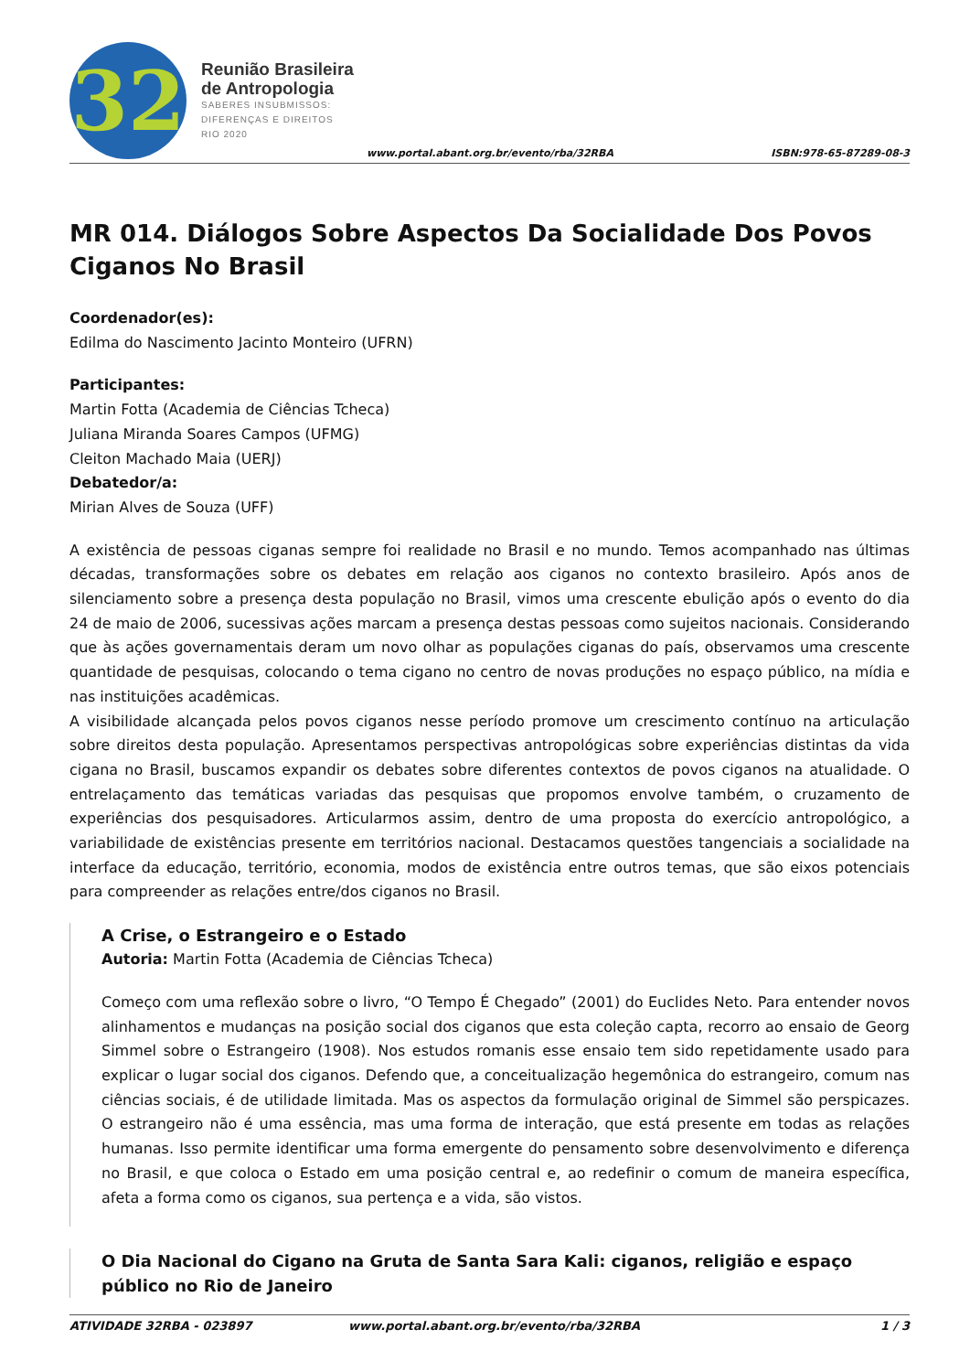32
Reunião Brasileira
de Antropologia
SABERES INSUBMISSOS:
DIFERENÇAS E DIREITOS
RIO 2020
www.portal.abant.org.br/evento/rba/32RBA
ISBN:978-65-87289-08-3
MR 014. Diálogos Sobre Aspectos Da Socialidade Dos Povos Ciganos No Brasil
Coordenador(es):
Edilma do Nascimento Jacinto Monteiro (UFRN)
Participantes:
Martin Fotta (Academia de Ciências Tcheca)
Juliana Miranda Soares Campos (UFMG)
Cleiton Machado Maia (UERJ)
Debatedor/a:
Mirian Alves de Souza (UFF)
A existência de pessoas ciganas sempre foi realidade no Brasil e no mundo. Temos acompanhado nas últimas décadas, transformações sobre os debates em relação aos ciganos no contexto brasileiro. Após anos de silenciamento sobre a presença desta população no Brasil, vimos uma crescente ebulição após o evento do dia 24 de maio de 2006, sucessivas ações marcam a presença destas pessoas como sujeitos nacionais. Considerando que às ações governamentais deram um novo olhar as populações ciganas do país, observamos uma crescente quantidade de pesquisas, colocando o tema cigano no centro de novas produções no espaço público, na mídia e nas instituições acadêmicas.
A visibilidade alcançada pelos povos ciganos nesse período promove um crescimento contínuo na articulação sobre direitos desta população. Apresentamos perspectivas antropológicas sobre experiências distintas da vida cigana no Brasil, buscamos expandir os debates sobre diferentes contextos de povos ciganos na atualidade. O entrelaçamento das temáticas variadas das pesquisas que propomos envolve também, o cruzamento de experiências dos pesquisadores. Articularmos assim, dentro de uma proposta do exercício antropológico, a variabilidade de existências presente em territórios nacional. Destacamos questões tangenciais a socialidade na interface da educação, território, economia, modos de existência entre outros temas, que são eixos potenciais para compreender as relações entre/dos ciganos no Brasil.
A Crise, o Estrangeiro e o Estado
Autoria: Martin Fotta (Academia de Ciências Tcheca)
Começo com uma reflexão sobre o livro, “O Tempo É Chegado” (2001) do Euclides Neto. Para entender novos alinhamentos e mudanças na posição social dos ciganos que esta coleção capta, recorro ao ensaio de Georg Simmel sobre o Estrangeiro (1908). Nos estudos romanis esse ensaio tem sido repetidamente usado para explicar o lugar social dos ciganos. Defendo que, a conceitualização hegemônica do estrangeiro, comum nas ciências sociais, é de utilidade limitada. Mas os aspectos da formulação original de Simmel são perspicazes. O estrangeiro não é uma essência, mas uma forma de interação, que está presente em todas as relações humanas. Isso permite identificar uma forma emergente do pensamento sobre desenvolvimento e diferença no Brasil, e que coloca o Estado em uma posição central e, ao redefinir o comum de maneira específica, afeta a forma como os ciganos, sua pertença e a vida, são vistos.
O Dia Nacional do Cigano na Gruta de Santa Sara Kali: ciganos, religião e espaço público no Rio de Janeiro
ATIVIDADE 32RBA - 023897 www.portal.abant.org.br/evento/rba/32RBA 1 / 3